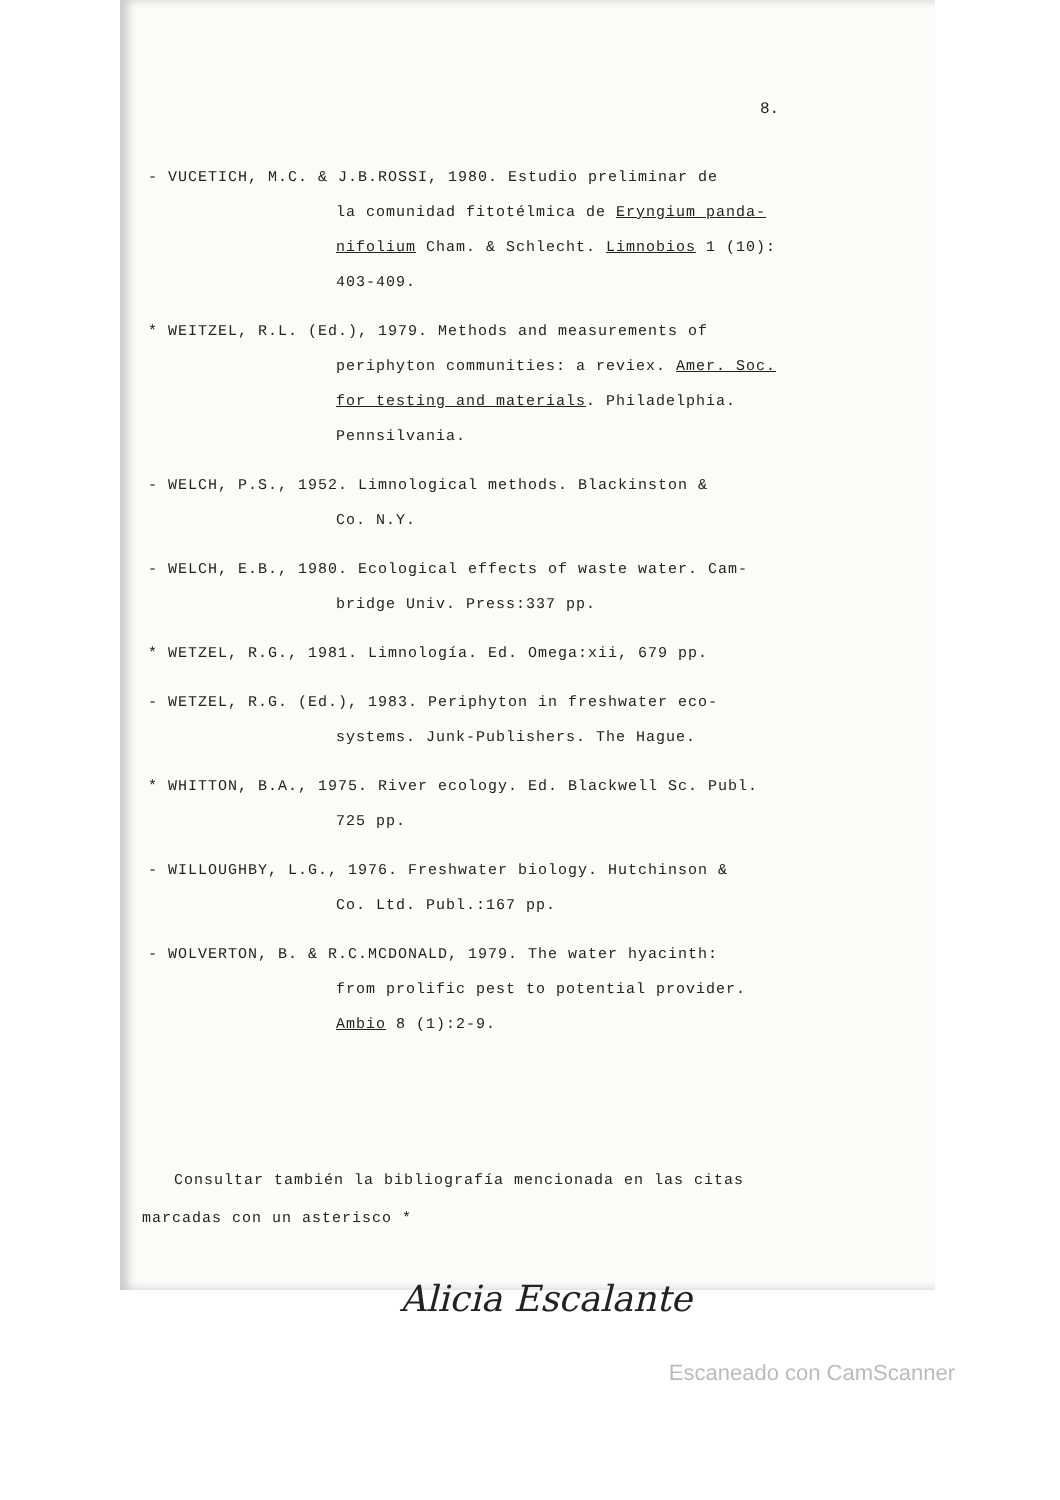8.
- VUCETICH, M.C. & J.B.ROSSI, 1980. Estudio preliminar de
la comunidad fitotélmica de Eryngium panda-
nifolium Cham. & Schlecht. Limnobios 1 (10):
403-409.
* WEITZEL, R.L. (Ed.), 1979. Methods and measurements of
periphyton communities: a reviex. Amer. Soc.
for testing and materials. Philadelphia.
Pennsilvania.
- WELCH, P.S., 1952. Limnological methods. Blackinston &
Co. N.Y.
- WELCH, E.B., 1980. Ecological effects of waste water. Cam-
bridge Univ. Press:337 pp.
* WETZEL, R.G., 1981. Limnología. Ed. Omega:xii, 679 pp.
- WETZEL, R.G. (Ed.), 1983. Periphyton in freshwater eco-
systems. Junk-Publishers. The Hague.
* WHITTON, B.A., 1975. River ecology. Ed. Blackwell Sc. Publ.
725 pp.
- WILLOUGHBY, L.G., 1976. Freshwater biology. Hutchinson &
Co. Ltd. Publ.:167 pp.
- WOLVERTON, B. & R.C.MCDONALD, 1979. The water hyacinth:
from prolific pest to potential provider.
Ambio 8 (1):2-9.
Consultar también la bibliografía mencionada en las citas
marcadas con un asterisco *
Alicia Escalante
Escaneado con CamScanner